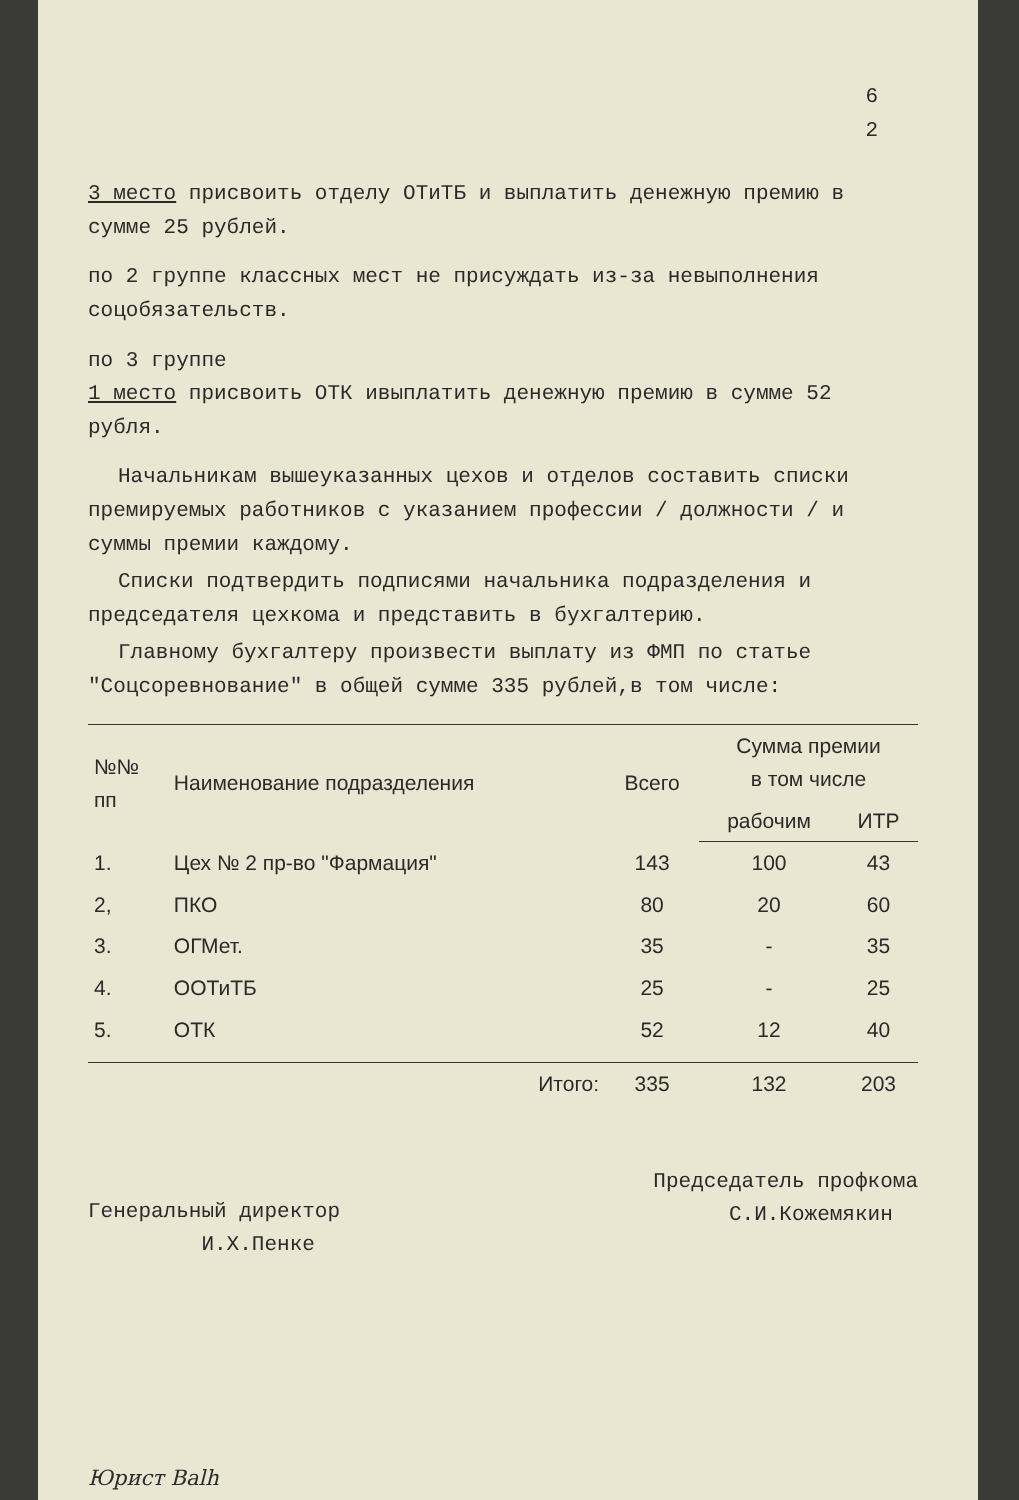6
2
3 место присвоить отделу ОТиТБ и выплатить денежную премию в сумме 25 рублей.
по 2 группе классных мест не присуждать из-за невыполнения соцобязательств.
по 3 группе
1 место присвоить ОТК ивыплатить денежную премию в сумме 52 рубля.
Начальникам вышеуказанных цехов и отделов составить списки премируемых работников с указанием профессии / должности / и суммы премии каждому.
Списки подтвердить подписями начальника подразделения и председателя цехкома и представить в бухгалтерию.
Главному бухгалтеру произвести выплату из ФМП по статье "Соцсоревнование" в общей сумме 335 рублей,в том числе:
| №№ пп | Наименование подразделения | Всего | Сумма премии в том числе | |
| --- | --- | --- | --- | --- |
| | | | рабочим | ИТР |
| 1. | Цех № 2 пр-во "Фармация" | 143 | 100 | 43 |
| 2, | ПКО | 80 | 20 | 60 |
| 3. | ОГМет. | 35 | - | 35 |
| 4. | ООТиТБ | 25 | - | 25 |
| 5. | ОТК | 52 | 12 | 40 |
| | Итого: | 335 | 132 | 203 |
Генеральный директор
И.Х.Пенке
Председатель профкома
С.И.Кожемякин
Юрист Balh